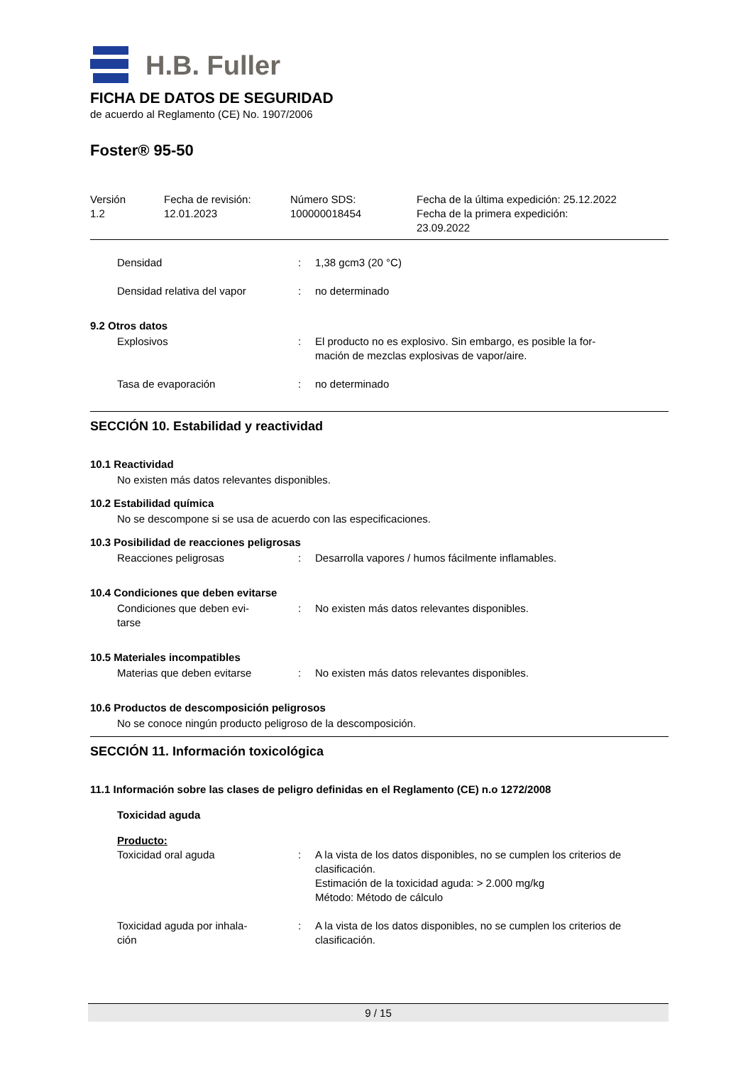H.B. Fuller
FICHA DE DATOS DE SEGURIDAD
de acuerdo al Reglamento (CE) No. 1907/2006
Foster® 95-50
| Versión 1.2 | Fecha de revisión: 12.01.2023 | Número SDS: 100000018454 | Fecha de la última expedición: 25.12.2022 Fecha de la primera expedición: 23.09.2022 |
| Densidad | : | 1,38 gcm3 (20 °C) |
| Densidad relativa del vapor | : | no determinado |
9.2 Otros datos
| Explosivos | : | El producto no es explosivo. Sin embargo, es posible la for- mación de mezclas explosivas de vapor/aire. |
| Tasa de evaporación | : | no determinado |
SECCIÓN 10. Estabilidad y reactividad
10.1 Reactividad
No existen más datos relevantes disponibles.
10.2 Estabilidad química
No se descompone si se usa de acuerdo con las especificaciones.
10.3 Posibilidad de reacciones peligrosas
| Reacciones peligrosas | : | Desarrolla vapores / humos fácilmente inflamables. |
10.4 Condiciones que deben evitarse
| Condiciones que deben evi- tarse | : | No existen más datos relevantes disponibles. |
10.5 Materiales incompatibles
| Materias que deben evitarse | : | No existen más datos relevantes disponibles. |
10.6 Productos de descomposición peligrosos
No se conoce ningún producto peligroso de la descomposición.
SECCIÓN 11. Información toxicológica
11.1 Información sobre las clases de peligro definidas en el Reglamento (CE) n.o 1272/2008
Toxicidad aguda
Producto:
| Toxicidad oral aguda | : | A la vista de los datos disponibles, no se cumplen los criterios de clasificación. Estimación de la toxicidad aguda: > 2.000 mg/kg Método: Método de cálculo |
| Toxicidad aguda por inhala- ción | : | A la vista de los datos disponibles, no se cumplen los criterios de clasificación. |
9 / 15